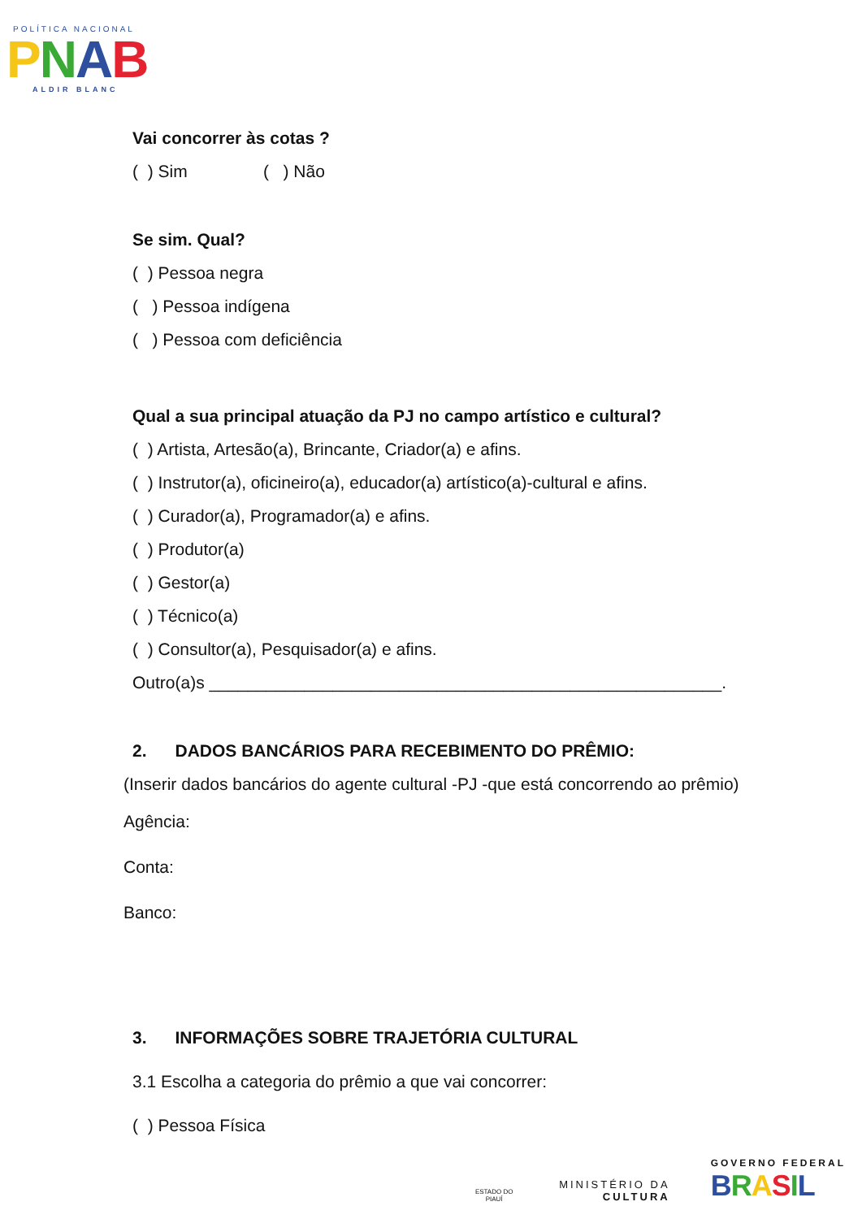POLÍTICA NACIONAL
PNAB
ALDIR BLANC
Vai concorrer às cotas ?
( ) Sim ( ) Não
Se sim. Qual?
( ) Pessoa negra
( ) Pessoa indígena
( ) Pessoa com deficiência
Qual a sua principal atuação da PJ no campo artístico e cultural?
( ) Artista, Artesão(a), Brincante, Criador(a) e afins.
( ) Instrutor(a), oficineiro(a), educador(a) artístico(a)-cultural e afins.
( ) Curador(a), Programador(a) e afins.
( ) Produtor(a)
( ) Gestor(a)
( ) Técnico(a)
( ) Consultor(a), Pesquisador(a) e afins.
Outro(a)s ______________________________________________________.
2. DADOS BANCÁRIOS PARA RECEBIMENTO DO PRÊMIO:
(Inserir dados bancários do agente cultural -PJ -que está concorrendo ao prêmio)
Agência:
Conta:
Banco:
3. INFORMAÇÕES SOBRE TRAJETÓRIA CULTURAL
3.1 Escolha a categoria do prêmio a que vai concorrer:
( ) Pessoa Física
ESTADO DO PIAUÍ
MINISTÉRIO DA
CULTURA
GOVERNO FEDERAL
BRASIL